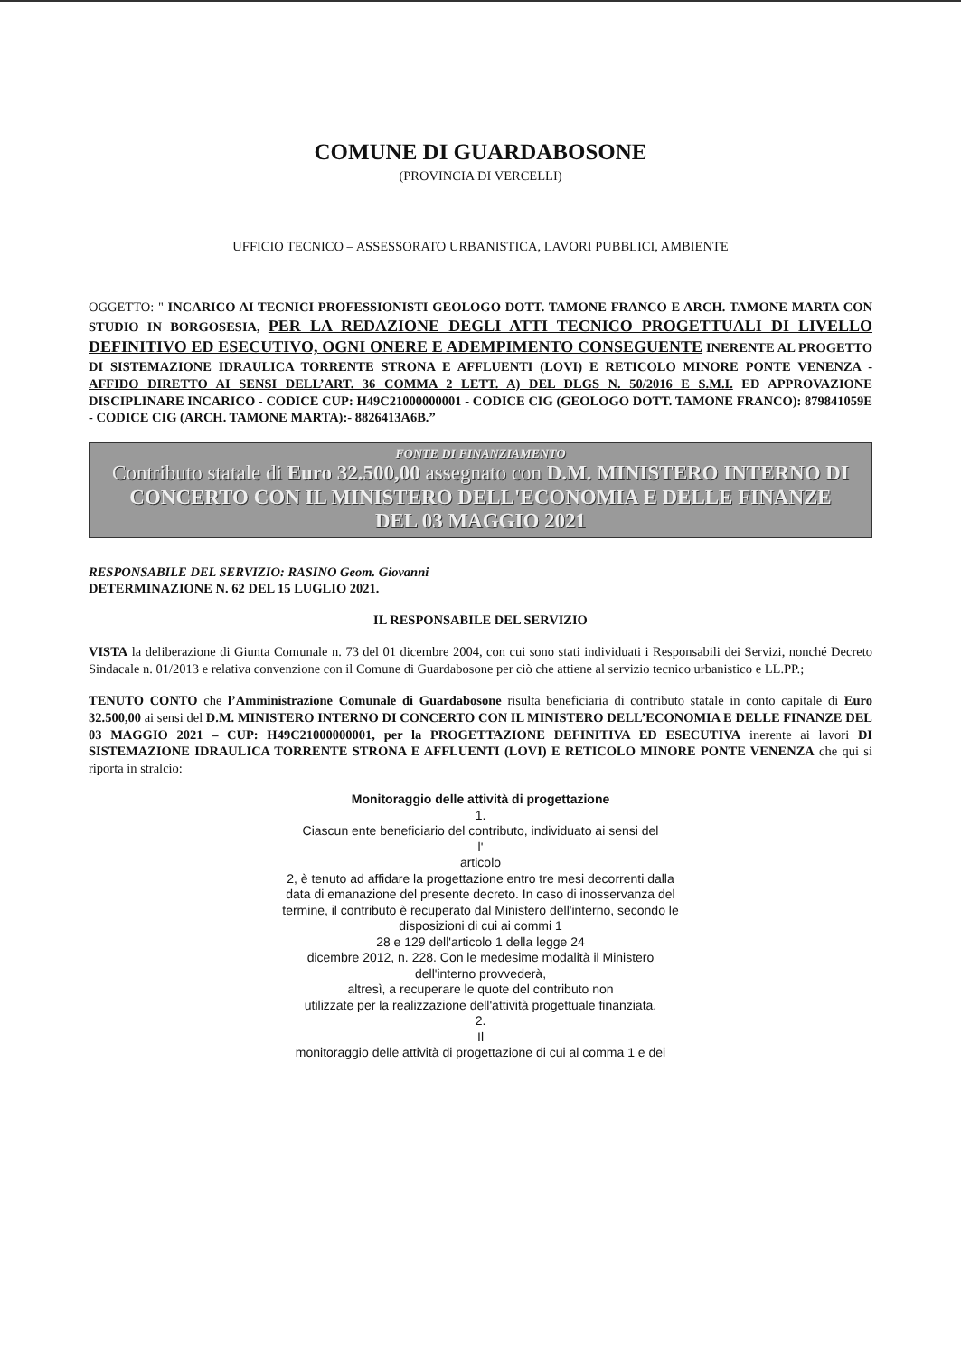COMUNE DI GUARDABOSONE
(PROVINCIA DI VERCELLI)
UFFICIO TECNICO – ASSESSORATO URBANISTICA, LAVORI PUBBLICI, AMBIENTE
OGGETTO: " INCARICO AI TECNICI PROFESSIONISTI GEOLOGO DOTT. TAMONE FRANCO E ARCH. TAMONE MARTA CON STUDIO IN BORGOSESIA, PER LA REDAZIONE DEGLI ATTI TECNICO PROGETTUALI DI LIVELLO DEFINITIVO ED ESECUTIVO, OGNI ONERE E ADEMPIMENTO CONSEGUENTE INERENTE AL PROGETTO DI SISTEMAZIONE IDRAULICA TORRENTE STRONA E AFFLUENTI (LOVI) E RETICOLO MINORE PONTE VENENZA - AFFIDO DIRETTO AI SENSI DELL’ART. 36 COMMA 2 LETT. A) DEL DLGS N. 50/2016 E S.M.I. ED APPROVAZIONE DISCIPLINARE INCARICO - CODICE CUP: H49C21000000001 - CODICE CIG (GEOLOGO DOTT. TAMONE FRANCO): 879841059E - CODICE CIG (ARCH. TAMONE MARTA):- 8826413A6B.”
FONTE DI FINANZIAMENTO
Contributo statale di Euro 32.500,00 assegnato con D.M. MINISTERO INTERNO DI CONCERTO CON IL MINISTERO DELL'ECONOMIA E DELLE FINANZE DEL 03 MAGGIO 2021
RESPONSABILE DEL SERVIZIO: RASINO Geom. Giovanni
DETERMINAZIONE N. 62 DEL 15 LUGLIO 2021.
IL RESPONSABILE DEL SERVIZIO
VISTA la deliberazione di Giunta Comunale n. 73 del 01 dicembre 2004, con cui sono stati individuati i Responsabili dei Servizi, nonché Decreto Sindacale n. 01/2013 e relativa convenzione con il Comune di Guardabosone per ciò che attiene al servizio tecnico urbanistico e LL.PP.;
TENUTO CONTO che l’Amministrazione Comunale di Guardabosone risulta beneficiaria di contributo statale in conto capitale di Euro 32.500,00 ai sensi del D.M. MINISTERO INTERNO DI CONCERTO CON IL MINISTERO DELL’ECONOMIA E DELLE FINANZE DEL 03 MAGGIO 2021 – CUP: H49C21000000001, per la PROGETTAZIONE DEFINITIVA ED ESECUTIVA inerente ai lavori DI SISTEMAZIONE IDRAULICA TORRENTE STRONA E AFFLUENTI (LOVI) E RETICOLO MINORE PONTE VENENZA che qui si riporta in stralcio:
Monitoraggio delle attività di progettazione
1.
Ciascun ente beneficiario del contributo, individuato ai sensi del
l'
articolo
2, è tenuto ad affidare la progettazione entro tre mesi decorrenti dalla
data di emanazione del presente decreto. In caso di inosservanza del
termine, il contributo è recuperato dal Ministero dell'interno, secondo le
disposizioni di cui ai commi 1
28 e 129 dell'articolo 1 della legge 24
dicembre 2012, n. 228. Con le medesime modalità il Ministero
dell'interno provvederà,
altresì, a recuperare le quote del contributo non
utilizzate per la realizzazione dell'attività progettuale finanziata.
2.
Il
monitoraggio delle attività di progettazione di cui al comma 1 e dei